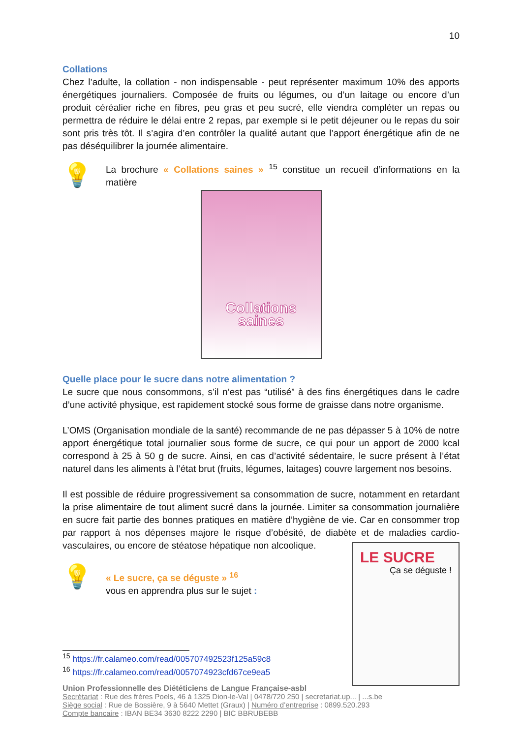10
Collations
Chez l’adulte, la collation - non indispensable - peut représenter maximum 10% des apports énergétiques journaliers. Composée de fruits ou légumes, ou d’un laitage ou encore d’un produit céréalier riche en fibres, peu gras et peu sucré, elle viendra compléter un repas ou permettra de réduire le délai entre 2 repas, par exemple si le petit déjeuner ou le repas du soir sont pris très tôt. Il s’agira d’en contrôler la qualité autant que l’apport énergétique afin de ne pas déséquilibrer la journée alimentaire.
💡
La brochure « Collations saines » <sup>15</sup> constitue un recueil d’informations en la matière
Collations
saines
Quelle place pour le sucre dans notre alimentation ?
Le sucre que nous consommons, s’il n’est pas “utilisé” à des fins énergétiques dans le cadre d’une activité physique, est rapidement stocké sous forme de graisse dans notre organisme.
L’OMS (Organisation mondiale de la santé) recommande de ne pas dépasser 5 à 10% de notre apport énergétique total journalier sous forme de sucre, ce qui pour un apport de 2000 kcal correspond à 25 à 50 g de sucre. Ainsi, en cas d’activité sédentaire, le sucre présent à l’état naturel dans les aliments à l’état brut (fruits, légumes, laitages) couvre largement nos besoins.
Il est possible de réduire progressivement sa consommation de sucre, notamment en retardant la prise alimentaire de tout aliment sucré dans la journée. Limiter sa consommation journalière en sucre fait partie des bonnes pratiques en matière d’hygiène de vie. Car en consommer trop par rapport à nos dépenses majore le risque d’obésité, de diabète et de maladies cardio-vasculaires, ou encore de stéatose hépatique non alcoolique.
💡
« Le sucre, ça se déguste » <sup>16</sup>
vous en apprendra plus sur le sujet :
LE SUCRE
Ça se déguste !
<sup>15</sup> https://fr.calameo.com/read/005707492523f125a59c8
<sup>16</sup> https://fr.calameo.com/read/0057074923cfd67ce9ea5
Union Professionnelle des Diététiciens de Langue Française-asbl
Secrétariat : Rue des frères Poels, 46 à 1325 Dion-le-Val | 0478/720 250 | secretariat.up... | ...s.be
Siège social : Rue de Bossière, 9 à 5640 Mettet (Graux) | Numéro d’entreprise : 0899.520.293
Compte bancaire : IBAN BE34 3630 8222 2290 | BIC BBRUBEBB